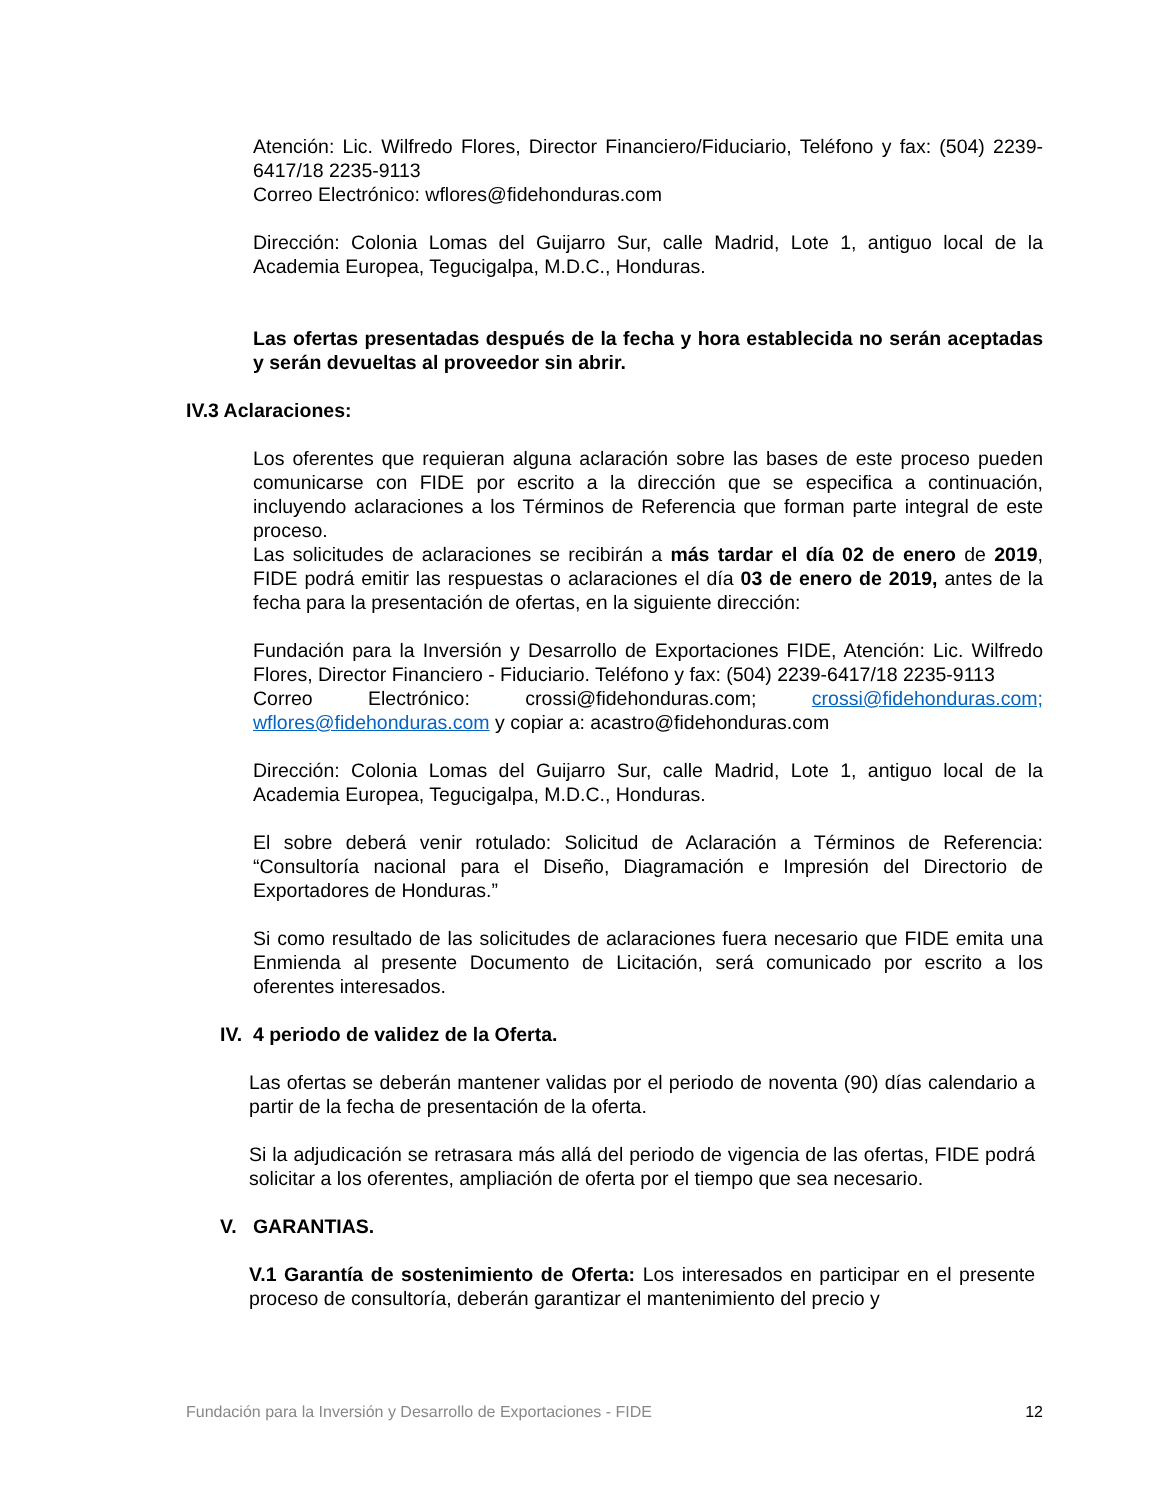Atención: Lic. Wilfredo Flores, Director Financiero/Fiduciario, Teléfono y fax: (504) 2239-6417/18 2235-9113
Correo Electrónico: wflores@fidehonduras.com
Dirección: Colonia Lomas del Guijarro Sur, calle Madrid, Lote 1, antiguo local de la Academia Europea, Tegucigalpa, M.D.C., Honduras.
Las ofertas presentadas después de la fecha y hora establecida no serán aceptadas y serán devueltas al proveedor sin abrir.
IV.3 Aclaraciones:
Los oferentes que requieran alguna aclaración sobre las bases de este proceso pueden comunicarse con FIDE por escrito a la dirección que se especifica a continuación, incluyendo aclaraciones a los Términos de Referencia que forman parte integral de este proceso.
Las solicitudes de aclaraciones se recibirán a más tardar el día 02 de enero de 2019, FIDE podrá emitir las respuestas o aclaraciones el día 03 de enero de 2019, antes de la fecha para la presentación de ofertas, en la siguiente dirección:
Fundación para la Inversión y Desarrollo de Exportaciones FIDE, Atención: Lic. Wilfredo Flores, Director Financiero - Fiduciario. Teléfono y fax: (504) 2239-6417/18 2235-9113
Correo Electrónico: crossi@fidehonduras.com; crossi@fidehonduras.com; wflores@fidehonduras.com y copiar a: acastro@fidehonduras.com
Dirección: Colonia Lomas del Guijarro Sur, calle Madrid, Lote 1, antiguo local de la Academia Europea, Tegucigalpa, M.D.C., Honduras.
El sobre deberá venir rotulado: Solicitud de Aclaración a Términos de Referencia: “Consultoría nacional para el Diseño, Diagramación e Impresión del Directorio de Exportadores de Honduras.”
Si como resultado de las solicitudes de aclaraciones fuera necesario que FIDE emita una Enmienda al presente Documento de Licitación, será comunicado por escrito a los oferentes interesados.
IV. 4 periodo de validez de la Oferta.
Las ofertas se deberán mantener validas por el periodo de noventa (90) días calendario a partir de la fecha de presentación de la oferta.
Si la adjudicación se retrasara más allá del periodo de vigencia de las ofertas, FIDE podrá solicitar a los oferentes, ampliación de oferta por el tiempo que sea necesario.
V. GARANTIAS.
V.1 Garantía de sostenimiento de Oferta: Los interesados en participar en el presente proceso de consultoría, deberán garantizar el mantenimiento del precio y
Fundación para la Inversión y Desarrollo de Exportaciones - FIDE 12